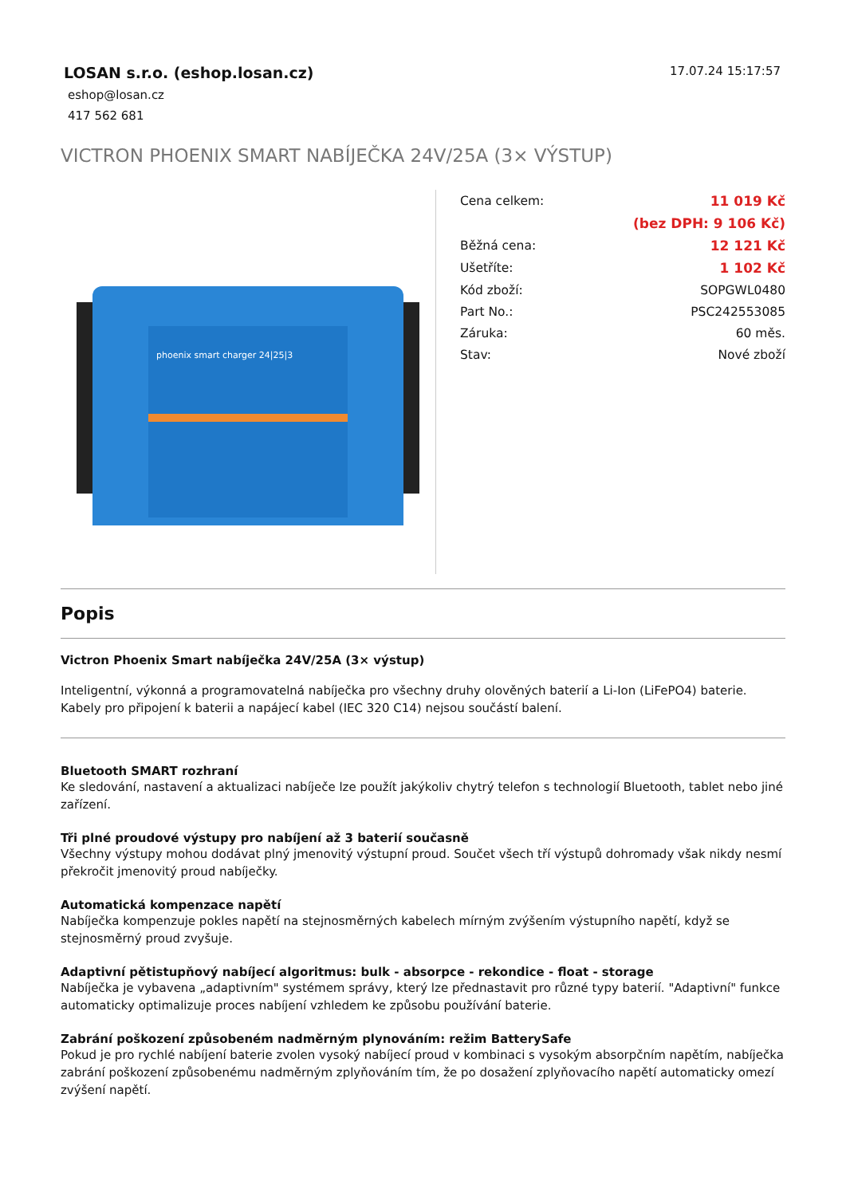LOSAN s.r.o. (eshop.losan.cz)
eshop@losan.cz
417 562 681
17.07.24 15:17:57
VICTRON PHOENIX SMART NABÍJEČKA 24V/25A (3× VÝSTUP)
phoenix smart charger 24|25|3
| Cena celkem: | 11 019 Kč |
| | (bez DPH: 9 106 Kč) |
| Běžná cena: | 12 121 Kč |
| Ušetříte: | 1 102 Kč |
| Kód zboží: | SOPGWL0480 |
| Part No.: | PSC242553085 |
| Záruka: | 60 měs. |
| Stav: | Nové zboží |
Popis
Victron Phoenix Smart nabíječka 24V/25A (3× výstup)
Inteligentní, výkonná a programovatelná nabíječka pro všechny druhy olověných baterií a Li-Ion (LiFePO4) baterie. Kabely pro připojení k baterii a napájecí kabel (IEC 320 C14) nejsou součástí balení.
Bluetooth SMART rozhraní
Ke sledování, nastavení a aktualizaci nabíječe lze použít jakýkoliv chytrý telefon s technologií Bluetooth, tablet nebo jiné zařízení.
Tři plné proudové výstupy pro nabíjení až 3 baterií současně
Všechny výstupy mohou dodávat plný jmenovitý výstupní proud. Součet všech tří výstupů dohromady však nikdy nesmí překročit jmenovitý proud nabíječky.
Automatická kompenzace napětí
Nabíječka kompenzuje pokles napětí na stejnosměrných kabelech mírným zvýšením výstupního napětí, když se stejnosměrný proud zvyšuje.
Adaptivní pětistupňový nabíjecí algoritmus: bulk - absorpce - rekondice - float - storage
Nabíječka je vybavena „adaptivním" systémem správy, který lze přednastavit pro různé typy baterií. "Adaptivní" funkce automaticky optimalizuje proces nabíjení vzhledem ke způsobu používání baterie.
Zabrání poškození způsobeném nadměrným plynováním: režim BatterySafe
Pokud je pro rychlé nabíjení baterie zvolen vysoký nabíjecí proud v kombinaci s vysokým absorpčním napětím, nabíječka zabrání poškození způsobenému nadměrným zplyňováním tím, že po dosažení zplyňovacího napětí automaticky omezí zvýšení napětí.